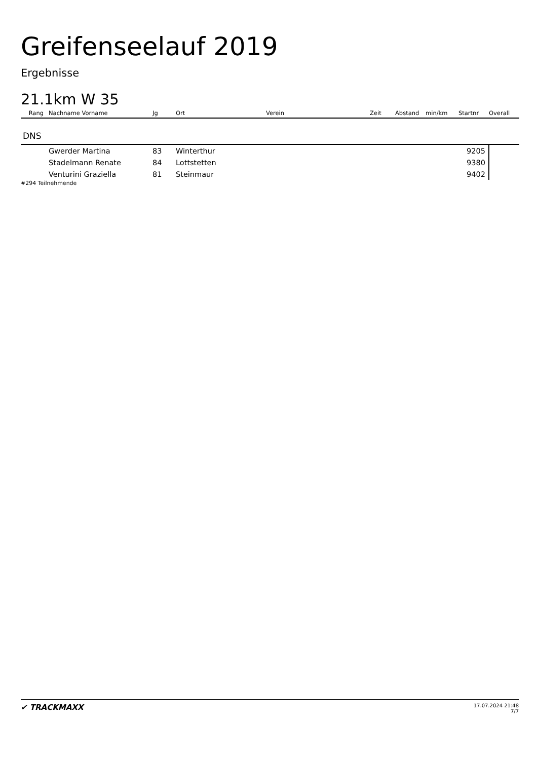Greifenseelauf 2019
Ergebnisse
21.1km W 35
| Rang | Nachname Vorname | Jg | Ort | Verein | Zeit | Abstand | min/km | Startnr | Overall |
| --- | --- | --- | --- | --- | --- | --- | --- | --- | --- |
| DNS | | | | | | | | | |
| | Gwerder Martina | 83 | Winterthur | | | | | 9205 | |
| | Stadelmann Renate | 84 | Lottstetten | | | | | 9380 | |
| | Venturini Graziella | 81 | Steinmaur | | | | | 9402 | |
#294 Teilnehmende
✔ TRACKMAXX
17.07.2024 21:48
7/7